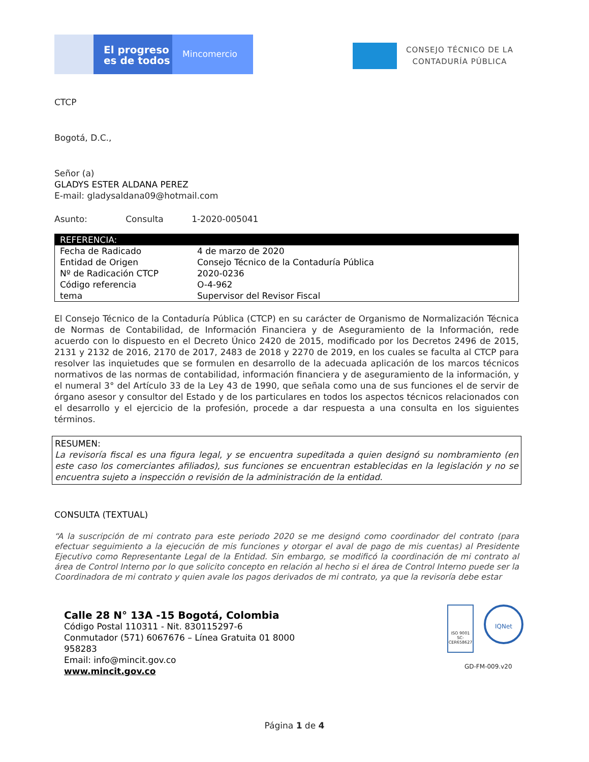El progreso
es de todos
Mincomercio
CONSEJO TÉCNICO DE LA
CONTADURÍA PÚBLICA
CTCP
Bogotá, D.C.,
Señor (a)
GLADYS ESTER ALDANA PEREZ
E-mail: gladysaldana09@hotmail.com
Asunto: Consulta 1-2020-005041
| REFERENCIA: | |
| --- | --- |
| Fecha de Radicado | 4 de marzo de 2020 |
| Entidad de Origen | Consejo Técnico de la Contaduría Pública |
| Nº de Radicación CTCP | 2020-0236 |
| Código referencia | O-4-962 |
| tema | Supervisor del Revisor Fiscal |
El Consejo Técnico de la Contaduría Pública (CTCP) en su carácter de Organismo de Normalización Técnica de Normas de Contabilidad, de Información Financiera y de Aseguramiento de la Información, rede acuerdo con lo dispuesto en el Decreto Único 2420 de 2015, modificado por los Decretos 2496 de 2015, 2131 y 2132 de 2016, 2170 de 2017, 2483 de 2018 y 2270 de 2019, en los cuales se faculta al CTCP para resolver las inquietudes que se formulen en desarrollo de la adecuada aplicación de los marcos técnicos normativos de las normas de contabilidad, información financiera y de aseguramiento de la información, y el numeral 3° del Artículo 33 de la Ley 43 de 1990, que señala como una de sus funciones el de servir de órgano asesor y consultor del Estado y de los particulares en todos los aspectos técnicos relacionados con el desarrollo y el ejercicio de la profesión, procede a dar respuesta a una consulta en los siguientes términos.
RESUMEN:
La revisoría fiscal es una figura legal, y se encuentra supeditada a quien designó su nombramiento (en este caso los comerciantes afiliados), sus funciones se encuentran establecidas en la legislación y no se encuentra sujeto a inspección o revisión de la administración de la entidad.
CONSULTA (TEXTUAL)
“A la suscripción de mi contrato para este periodo 2020 se me designó como coordinador del contrato (para efectuar seguimiento a la ejecución de mis funciones y otorgar el aval de pago de mis cuentas) al Presidente Ejecutivo como Representante Legal de la Entidad. Sin embargo, se modificó la coordinación de mi contrato al área de Control Interno por lo que solicito concepto en relación al hecho si el área de Control Interno puede ser la Coordinadora de mi contrato y quien avale los pagos derivados de mi contrato, ya que la revisoría debe estar
Calle 28 N° 13A -15 Bogotá, Colombia
Código Postal 110311 - Nit. 830115297-6
Conmutador (571) 6067676 – Línea Gratuita 01 8000
958283
Email: info@mincit.gov.co
www.mincit.gov.co
ISO 9001
SC-CER658627
IQNet
GD-FM-009.v20
Página 1 de 4